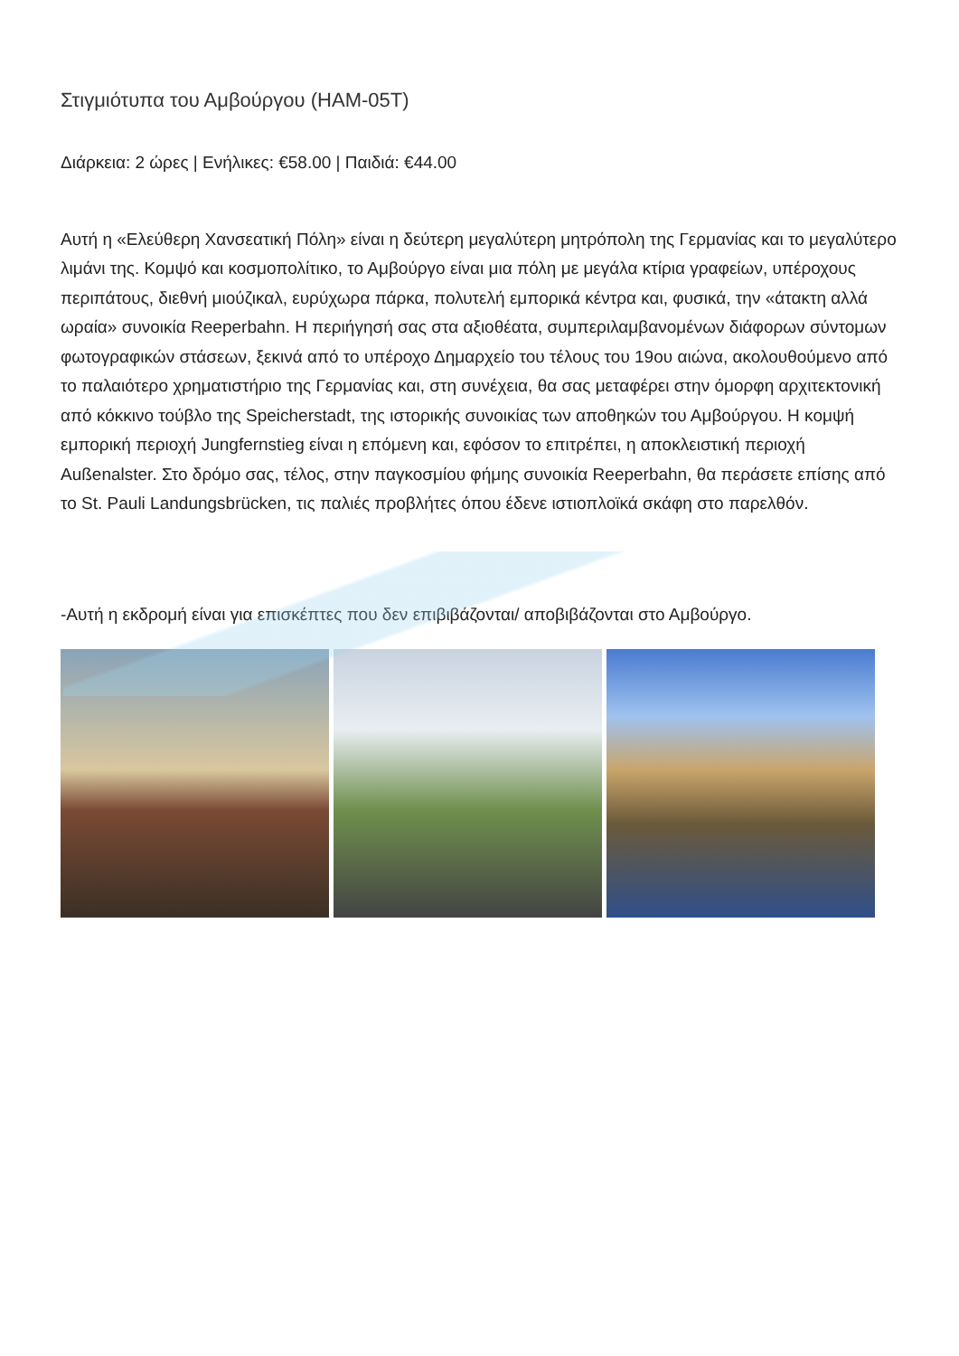Στιγμιότυπα του Αμβούργου (HAM-05T)
Διάρκεια: 2 ώρες | Ενήλικες: €58.00 | Παιδιά: €44.00
Αυτή η «Ελεύθερη Χανσεατική Πόλη» είναι η δεύτερη μεγαλύτερη μητρόπολη της Γερμανίας και το μεγαλύτερο λιμάνι της. Κομψό και κοσμοπολίτικο, το Αμβούργο είναι μια πόλη με μεγάλα κτίρια γραφείων, υπέροχους περιπάτους, διεθνή μιούζικαλ, ευρύχωρα πάρκα, πολυτελή εμπορικά κέντρα και, φυσικά, την «άτακτη αλλά ωραία» συνοικία Reeperbahn. Η περιήγησή σας στα αξιοθέατα, συμπεριλαμβανομένων διάφορων σύντομων φωτογραφικών στάσεων, ξεκινά από το υπέροχο Δημαρχείο του τέλους του 19ου αιώνα, ακολουθούμενο από το παλαιότερο χρηματιστήριο της Γερμανίας και, στη συνέχεια, θα σας μεταφέρει στην όμορφη αρχιτεκτονική από κόκκινο τούβλο της Speicherstadt, της ιστορικής συνοικίας των αποθηκών του Αμβούργου. Η κομψή εμπορική περιοχή Jungfernstieg είναι η επόμενη και, εφόσον το επιτρέπει, η αποκλειστική περιοχή Außenalster. Στο δρόμο σας, τέλος, στην παγκοσμίου φήμης συνοικία Reeperbahn, θα περάσετε επίσης από το St. Pauli Landungsbrücken, τις παλιές προβλήτες όπου έδενε ιστιοπλοϊκά σκάφη στο παρελθόν.
-Αυτή η εκδρομή είναι για επισκέπτες που δεν επιβιβάζονται/ αποβιβάζονται στο Αμβούργο.